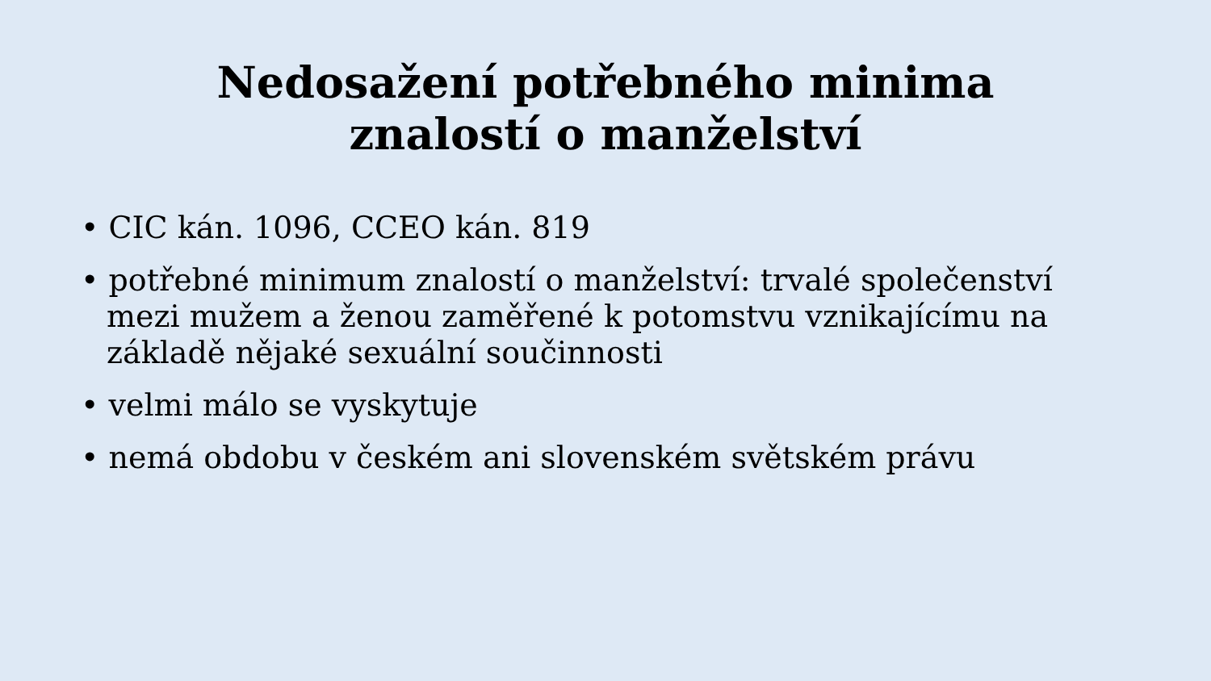Nedosažení potřebného minima
znalostí o manželství
• CIC kán. 1096, CCEO kán. 819
• potřebné minimum znalostí o manželství: trvalé společenství mezi mužem a ženou zaměřené k potomstvu vznikajícímu na základě nějaké sexuální součinnosti
• velmi málo se vyskytuje
• nemá obdobu v českém ani slovenském světském právu